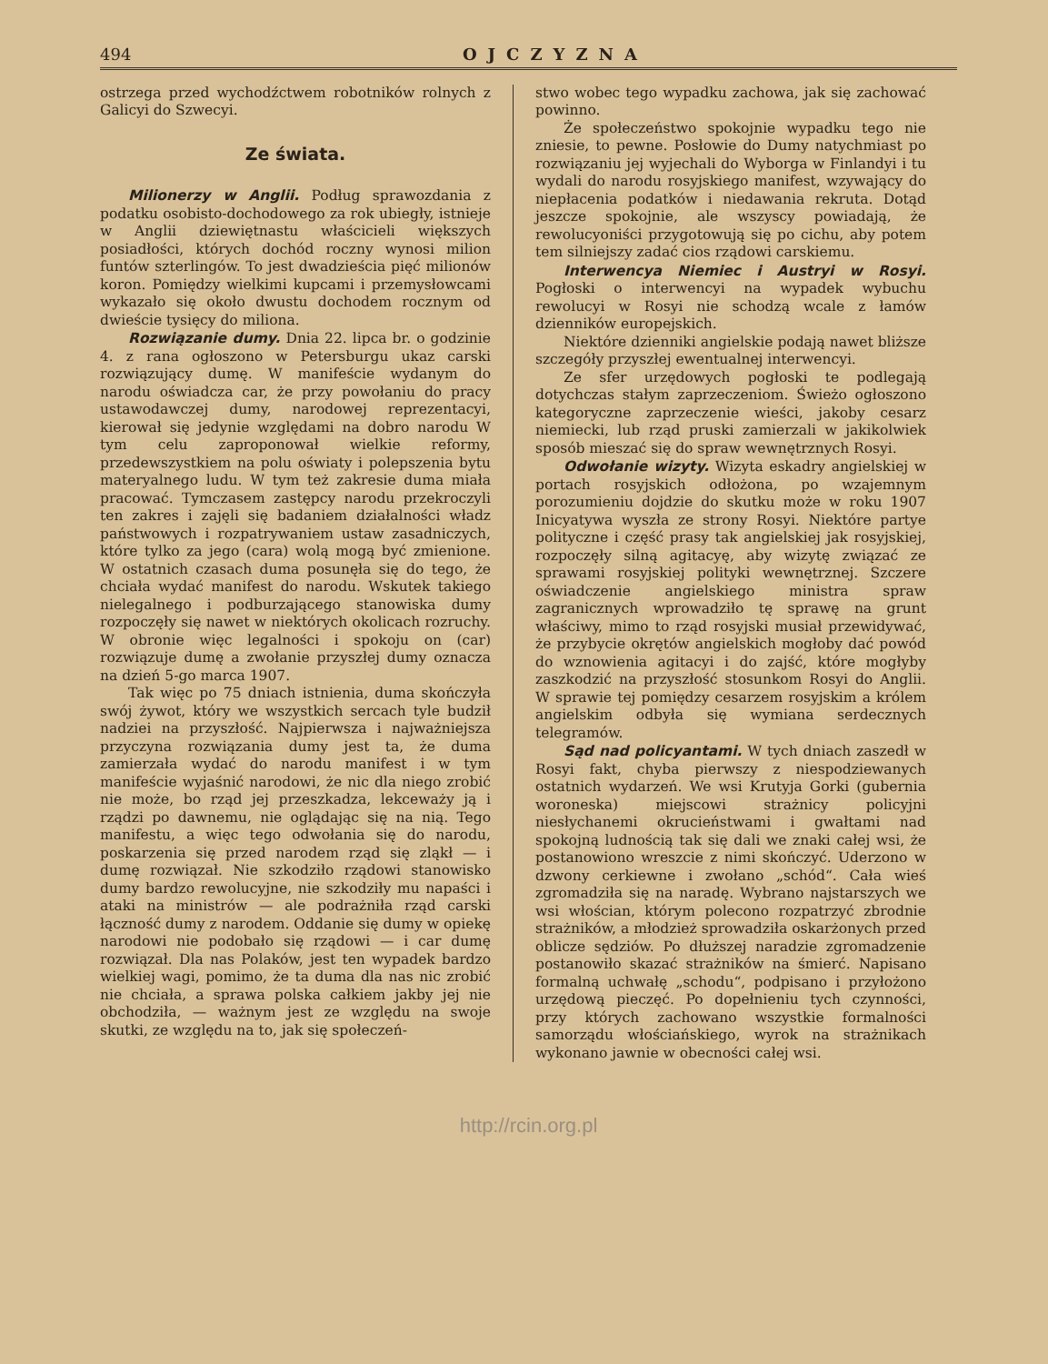494 OJCZYZNA
ostrzega przed wychodźctwem robotników rolnych z Galicyi do Szwecyi.
Ze świata.
Milionerzy w Anglii. Podług sprawozdania z podatku osobisto-dochodowego za rok ubiegły, istnieje w Anglii dziewiętnastu właścicieli większych posiadłości, których dochód roczny wynosi milion funtów szterlingów. To jest dwadzieścia pięć milionów koron. Pomiędzy wielkimi kupcami i przemysłowcami wykazało się około dwustu dochodem rocznym od dwieście tysięcy do miliona.
Rozwiązanie dumy. Dnia 22. lipca br. o godzinie 4. z rana ogłoszono w Petersburgu ukaz carski rozwiązujący dumę. W manifeście wydanym do narodu oświadcza car, że przy powołaniu do pracy ustawodawczej dumy, narodowej reprezentacyi, kierował się jedynie względami na dobro narodu W tym celu zaproponował wielkie reformy, przedewszystkiem na polu oświaty i polepszenia bytu materyalnego ludu. W tym też zakresie duma miała pracować. Tymczasem zastępcy narodu przekroczyli ten zakres i zajęli się badaniem działalności władz państwowych i rozpatrywaniem ustaw zasadniczych, które tylko za jego (cara) wolą mogą być zmienione. W ostatnich czasach duma posunęła się do tego, że chciała wydać manifest do narodu. Wskutek takiego nielegalnego i podburzającego stanowiska dumy rozpoczęły się nawet w niektórych okolicach rozruchy. W obronie więc legalności i spokoju on (car) rozwiązuje dumę a zwołanie przyszłej dumy oznacza na dzień 5-go marca 1907.
Tak więc po 75 dniach istnienia, duma skończyła swój żywot, który we wszystkich sercach tyle budził nadziei na przyszłość. Najpierwsza i najważniejsza przyczyna rozwiązania dumy jest ta, że duma zamierzała wydać do narodu manifest i w tym manifeście wyjaśnić narodowi, że nic dla niego zrobić nie może, bo rząd jej przeszkadza, lekceważy ją i rządzi po dawnemu, nie oglądając się na nią. Tego manifestu, a więc tego odwołania się do narodu, poskarzenia się przed narodem rząd się zląkł — i dumę rozwiązał. Nie szkodziło rządowi stanowisko dumy bardzo rewolucyjne, nie szkodziły mu napaści i ataki na ministrów — ale podrażniła rząd carski łączność dumy z narodem. Oddanie się dumy w opiekę narodowi nie podobało się rządowi — i car dumę rozwiązał. Dla nas Polaków, jest ten wypadek bardzo wielkiej wagi, pomimo, że ta duma dla nas nic zrobić nie chciała, a sprawa polska całkiem jakby jej nie obchodziła, — ważnym jest ze względu na swoje skutki, ze względu na to, jak się społeczeń-
stwo wobec tego wypadku zachowa, jak się zachować powinno.
Że społeczeństwo spokojnie wypadku tego nie zniesie, to pewne. Posłowie do Dumy natychmiast po rozwiązaniu jej wyjechali do Wyborga w Finlandyi i tu wydali do narodu rosyjskiego manifest, wzywający do niepłacenia podatków i niedawania rekruta. Dotąd jeszcze spokojnie, ale wszyscy powiadają, że rewolucyoniści przygotowują się po cichu, aby potem tem silniejszy zadać cios rządowi carskiemu.
Interwencya Niemiec i Austryi w Rosyi. Pogłoski o interwencyi na wypadek wybuchu rewolucyi w Rosyi nie schodzą wcale z łamów dzienników europejskich.
Niektóre dzienniki angielskie podają nawet bliższe szczegóły przyszłej ewentualnej interwencyi.
Ze sfer urzędowych pogłoski te podlegają dotychczas stałym zaprzeczeniom. Świeżo ogłoszono kategoryczne zaprzeczenie wieści, jakoby cesarz niemiecki, lub rząd pruski zamierzali w jakikolwiek sposób mieszać się do spraw wewnętrznych Rosyi.
Odwołanie wizyty. Wizyta eskadry angielskiej w portach rosyjskich odłożona, po wzajemnym porozumieniu dojdzie do skutku może w roku 1907 Inicyatywa wyszła ze strony Rosyi. Niektóre partye polityczne i część prasy tak angielskiej jak rosyjskiej, rozpoczęły silną agitacyę, aby wizytę związać ze sprawami rosyjskiej polityki wewnętrznej. Szczere oświadczenie angielskiego ministra spraw zagranicznych wprowadziło tę sprawę na grunt właściwy, mimo to rząd rosyjski musiał przewidywać, że przybycie okrętów angielskich mogłoby dać powód do wznowienia agitacyi i do zajść, które mogłyby zaszkodzić na przyszłość stosunkom Rosyi do Anglii. W sprawie tej pomiędzy cesarzem rosyjskim a królem angielskim odbyła się wymiana serdecznych telegramów.
Sąd nad policyantami. W tych dniach zaszedł w Rosyi fakt, chyba pierwszy z niespodziewanych ostatnich wydarzeń. We wsi Krutyja Gorki (gubernia woroneska) miejscowi strażnicy policyjni niesłychanemi okrucieństwami i gwałtami nad spokojną ludnością tak się dali we znaki całej wsi, że postanowiono wreszcie z nimi skończyć. Uderzono w dzwony cerkiewne i zwołano „schód“. Cała wieś zgromadziła się na naradę. Wybrano najstarszych we wsi włościan, którym polecono rozpatrzyć zbrodnie strażników, a młodzież sprowadziła oskarżonych przed oblicze sędziów. Po dłuższej naradzie zgromadzenie postanowiło skazać strażników na śmierć. Napisano formalną uchwałę „schodu“, podpisano i przyłożono urzędową pieczęć. Po dopełnieniu tych czynności, przy których zachowano wszystkie formalności samorządu włościańskiego, wyrok na strażnikach wykonano jawnie w obecności całej wsi.
http://rcin.org.pl